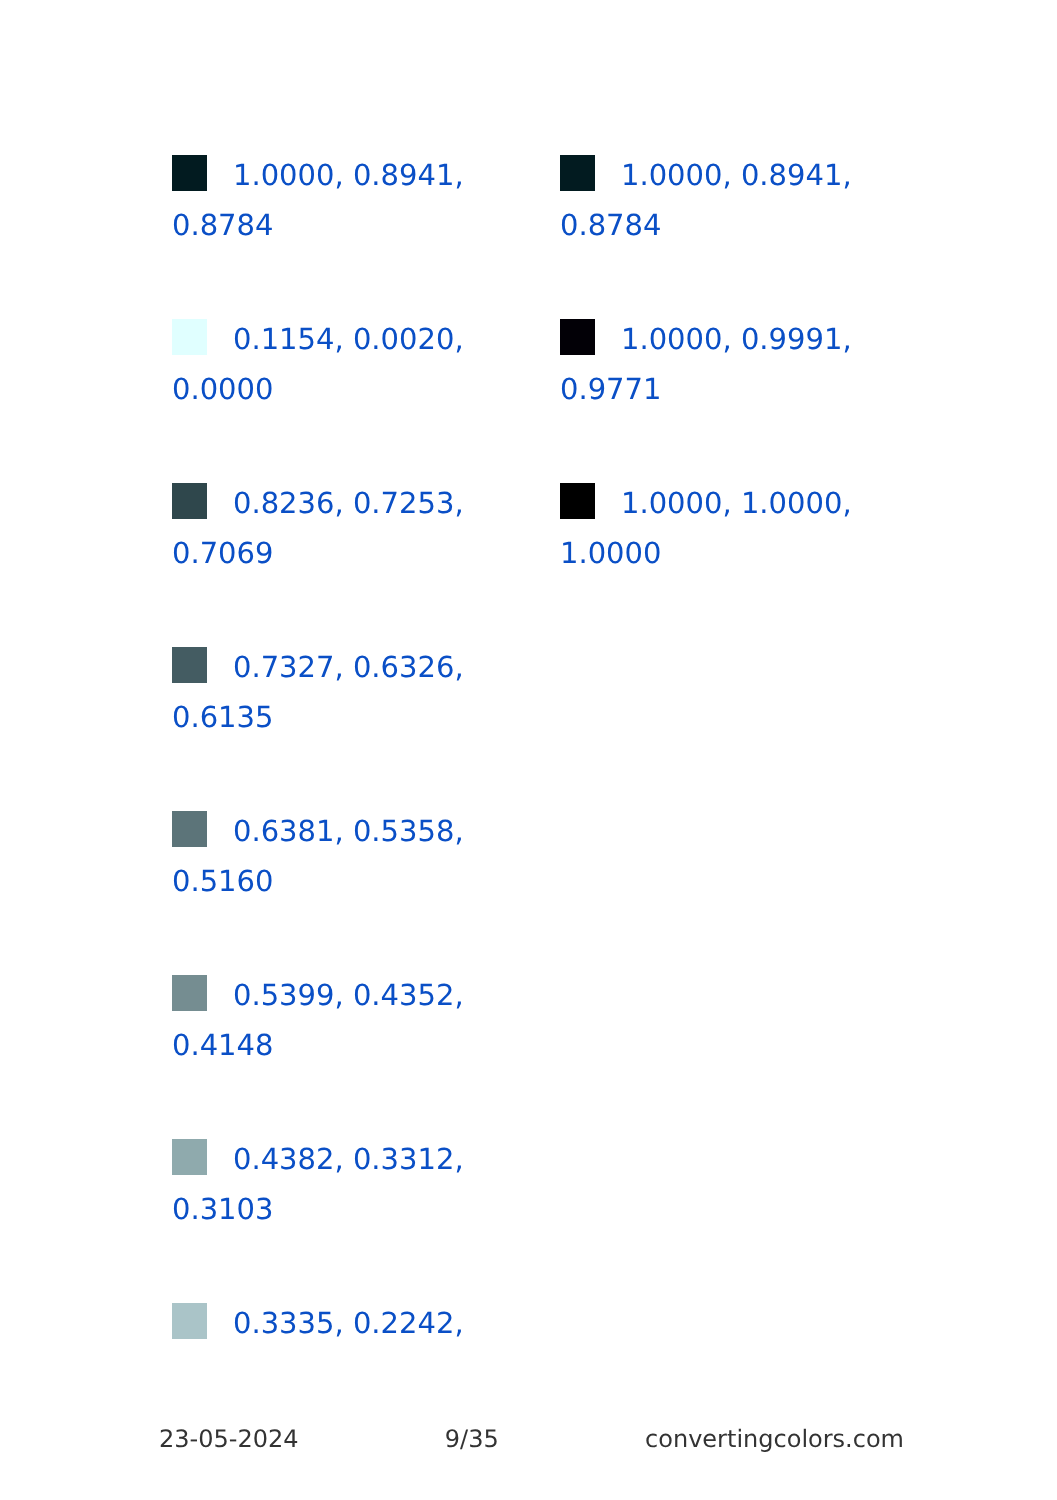1.0000, 0.8941, 0.8784
0.1154, 0.0020, 0.0000
0.8236, 0.7253, 0.7069
0.7327, 0.6326, 0.6135
0.6381, 0.5358, 0.5160
0.5399, 0.4352, 0.4148
0.4382, 0.3312, 0.3103
0.3335, 0.2242,
1.0000, 0.8941, 0.8784
1.0000, 0.9991, 0.9771
1.0000, 1.0000, 1.0000
23-05-2024 9/35 convertingcolors.com